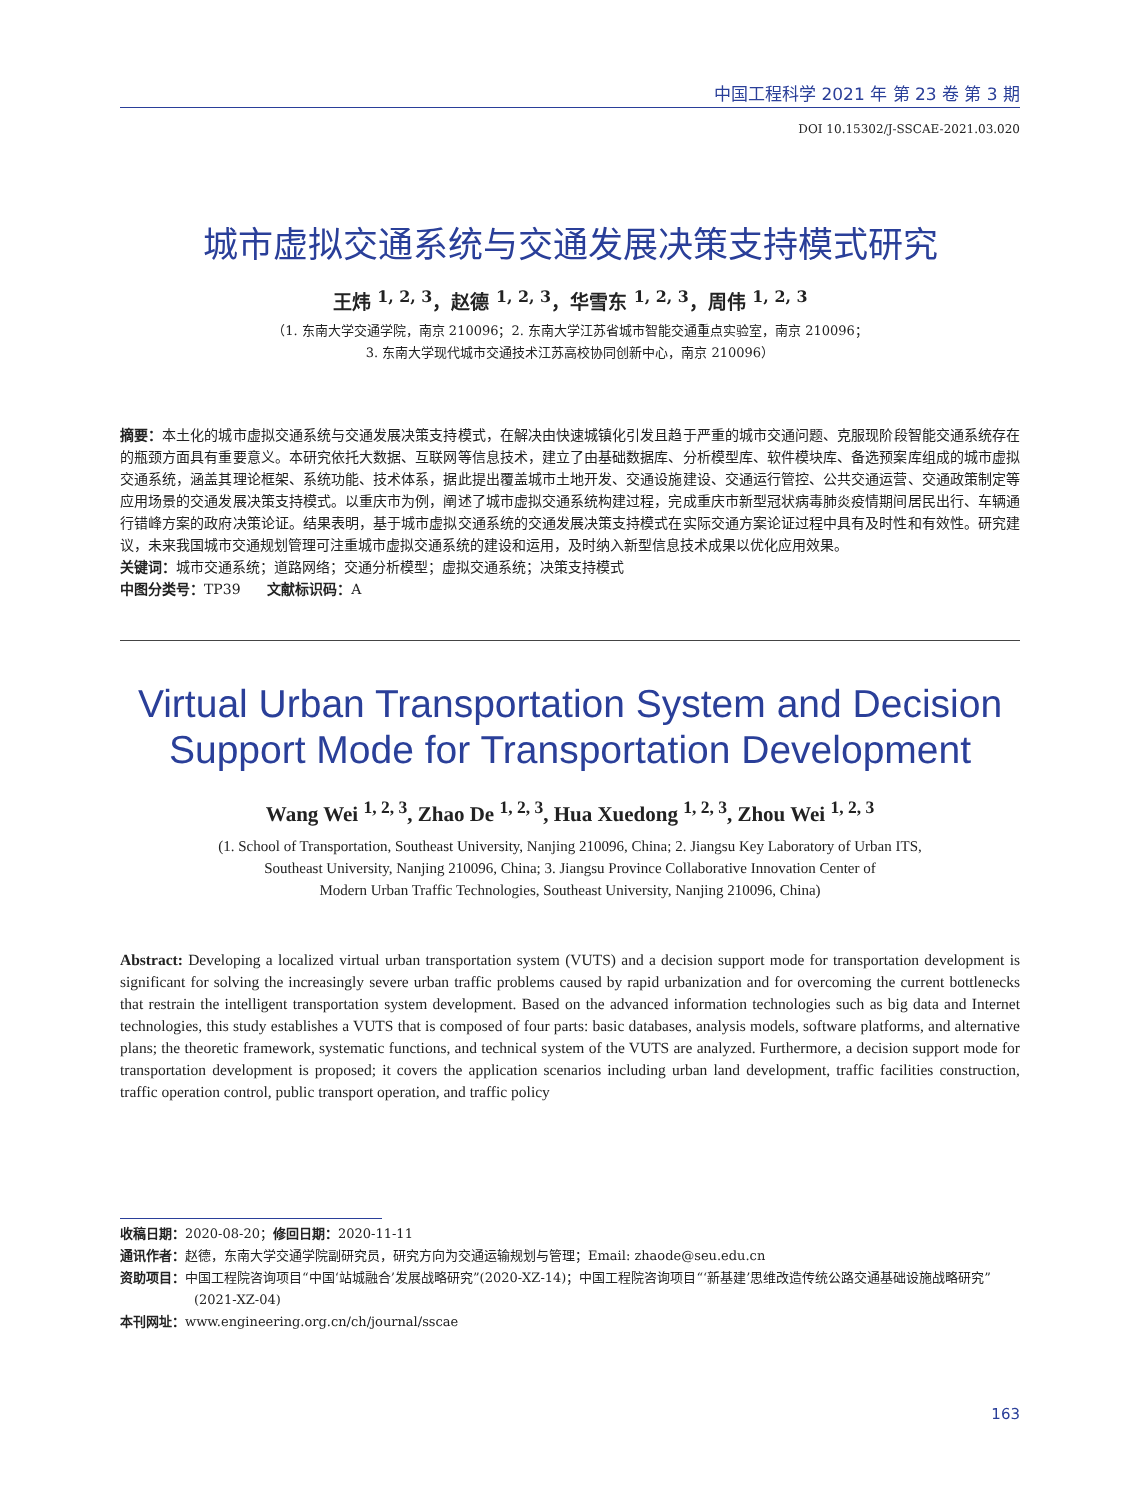中国工程科学 2021 年 第 23 卷 第 3 期
DOI 10.15302/J-SSCAE-2021.03.020
城市虚拟交通系统与交通发展决策支持模式研究
王炜 <sup>1, 2, 3</sup>，赵德 <sup>1, 2, 3</sup>，华雪东 <sup>1, 2, 3</sup>，周伟 <sup>1, 2, 3</sup>
（1. 东南大学交通学院，南京 210096；2. 东南大学江苏省城市智能交通重点实验室，南京 210096；
3. 东南大学现代城市交通技术江苏高校协同创新中心，南京 210096）
摘要：本土化的城市虚拟交通系统与交通发展决策支持模式，在解决由快速城镇化引发且趋于严重的城市交通问题、克服现阶段智能交通系统存在的瓶颈方面具有重要意义。本研究依托大数据、互联网等信息技术，建立了由基础数据库、分析模型库、软件模块库、备选预案库组成的城市虚拟交通系统，涵盖其理论框架、系统功能、技术体系，据此提出覆盖城市土地开发、交通设施建设、交通运行管控、公共交通运营、交通政策制定等应用场景的交通发展决策支持模式。以重庆市为例，阐述了城市虚拟交通系统构建过程，完成重庆市新型冠状病毒肺炎疫情期间居民出行、车辆通行错峰方案的政府决策论证。结果表明，基于城市虚拟交通系统的交通发展决策支持模式在实际交通方案论证过程中具有及时性和有效性。研究建议，未来我国城市交通规划管理可注重城市虚拟交通系统的建设和运用，及时纳入新型信息技术成果以优化应用效果。
关键词：城市交通系统；道路网络；交通分析模型；虚拟交通系统；决策支持模式
中图分类号：TP39 文献标识码：A
Virtual Urban Transportation System and Decision Support Mode for Transportation Development
Wang Wei <sup>1, 2, 3</sup>, Zhao De <sup>1, 2, 3</sup>, Hua Xuedong <sup>1, 2, 3</sup>, Zhou Wei <sup>1, 2, 3</sup>
(1. School of Transportation, Southeast University, Nanjing 210096, China; 2. Jiangsu Key Laboratory of Urban ITS,
Southeast University, Nanjing 210096, China; 3. Jiangsu Province Collaborative Innovation Center of
Modern Urban Traffic Technologies, Southeast University, Nanjing 210096, China)
Abstract: Developing a localized virtual urban transportation system (VUTS) and a decision support mode for transportation development is significant for solving the increasingly severe urban traffic problems caused by rapid urbanization and for overcoming the current bottlenecks that restrain the intelligent transportation system development. Based on the advanced information technologies such as big data and Internet technologies, this study establishes a VUTS that is composed of four parts: basic databases, analysis models, software platforms, and alternative plans; the theoretic framework, systematic functions, and technical system of the VUTS are analyzed. Furthermore, a decision support mode for transportation development is proposed; it covers the application scenarios including urban land development, traffic facilities construction, traffic operation control, public transport operation, and traffic policy
收稿日期：2020-08-20；修回日期：2020-11-11
通讯作者：赵德，东南大学交通学院副研究员，研究方向为交通运输规划与管理；Email: zhaode@seu.edu.cn
资助项目：中国工程院咨询项目“中国‘站城融合’发展战略研究”(2020-XZ-14)；中国工程院咨询项目“‘新基建’思维改造传统公路交通基础设施战略研究”(2021-XZ-04)
本刊网址：www.engineering.org.cn/ch/journal/sscae
163